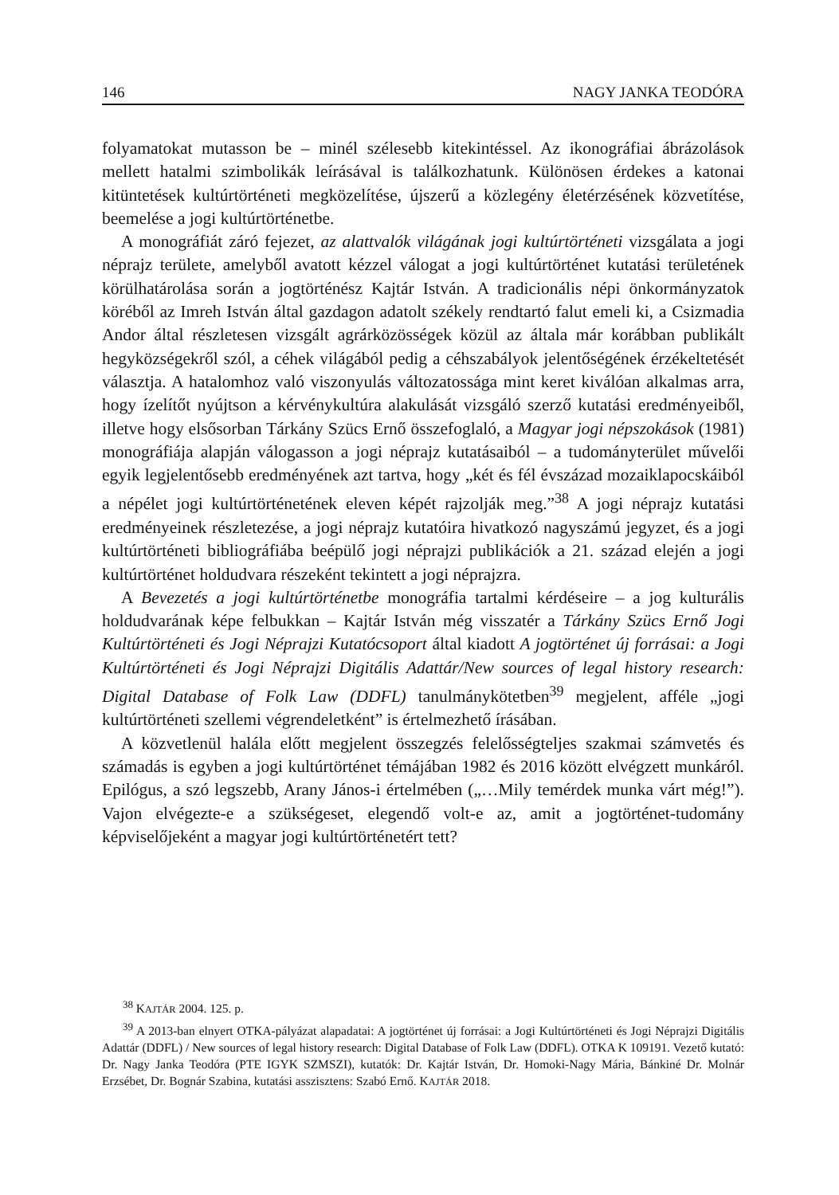146 NAGY JANKA TEODÓRA
folyamatokat mutasson be – minél szélesebb kitekintéssel. Az ikonográfiai ábrázolások mellett hatalmi szimbolikák leírásával is találkozhatunk. Különösen érdekes a katonai kitüntetések kultúrtörténeti megközelítése, újszerű a közlegény életérzésének közvetítése, beemelése a jogi kultúrtörténetbe.
A monográfiát záró fejezet, az alattvalók világának jogi kultúrtörténeti vizsgálata a jogi néprajz területe, amelyből avatott kézzel válogat a jogi kultúrtörténet kutatási területének körülhatárolása során a jogtörténész Kajtár István. A tradicionális népi önkormányzatok köréből az Imreh István által gazdagon adatolt székely rendtartó falut emeli ki, a Csizmadia Andor által részletesen vizsgált agrárközösségek közül az általa már korábban publikált hegyközségekről szól, a céhek világából pedig a céhszabályok jelentőségének érzékeltetését választja. A hatalomhoz való viszonyulás változatossága mint keret kiválóan alkalmas arra, hogy ízelítőt nyújtson a kérvénykultúra alakulását vizsgáló szerző kutatási eredményeiből, illetve hogy elsősorban Tárkány Szücs Ernő összefoglaló, a Magyar jogi népszokások (1981) monográfiája alapján válogasson a jogi néprajz kutatásaiból – a tudományterület művelői egyik legjelentősebb eredményének azt tartva, hogy „két és fél évszázad mozaiklapocskáiból a népélet jogi kultúrtörténetének eleven képét rajzolják meg.”<sup>38</sup> A jogi néprajz kutatási eredményeinek részletezése, a jogi néprajz kutatóira hivatkozó nagyszámú jegyzet, és a jogi kultúrtörténeti bibliográfiába beépülő jogi néprajzi publikációk a 21. század elején a jogi kultúrtörténet holdudvara részeként tekintett a jogi néprajzra.
A Bevezetés a jogi kultúrtörténetbe monográfia tartalmi kérdéseire – a jog kulturális holdudvarának képe felbukkan – Kajtár István még visszatér a Tárkány Szücs Ernő Jogi Kultúrtörténeti és Jogi Néprajzi Kutatócsoport által kiadott A jogtörténet új forrásai: a Jogi Kultúrtörténeti és Jogi Néprajzi Digitális Adattár/New sources of legal history research: Digital Database of Folk Law (DDFL) tanulmánykötetben<sup>39</sup> megjelent, afféle „jogi kultúrtörténeti szellemi végrendeletként” is értelmezhető írásában.
A közvetlenül halála előtt megjelent összegzés felelősségteljes szakmai számvetés és számadás is egyben a jogi kultúrtörténet témájában 1982 és 2016 között elvégzett munkáról. Epilógus, a szó legszebb, Arany János-i értelmében („…Mily temérdek munka várt még!”). Vajon elvégezte-e a szükségeset, elegendő volt-e az, amit a jogtörténet-tudomány képviselőjeként a magyar jogi kultúrtörténetért tett?
<sup>38</sup> KAJTÁR 2004. 125. p.
<sup>39</sup> A 2013-ban elnyert OTKA-pályázat alapadatai: A jogtörténet új forrásai: a Jogi Kultúrtörténeti és Jogi Néprajzi Digitális Adattár (DDFL) / New sources of legal history research: Digital Database of Folk Law (DDFL). OTKA K 109191. Vezető kutató: Dr. Nagy Janka Teodóra (PTE IGYK SZMSZI), kutatók: Dr. Kajtár István, Dr. Homoki-Nagy Mária, Bánkiné Dr. Molnár Erzsébet, Dr. Bognár Szabina, kutatási asszisztens: Szabó Ernő. KAJTÁR 2018.